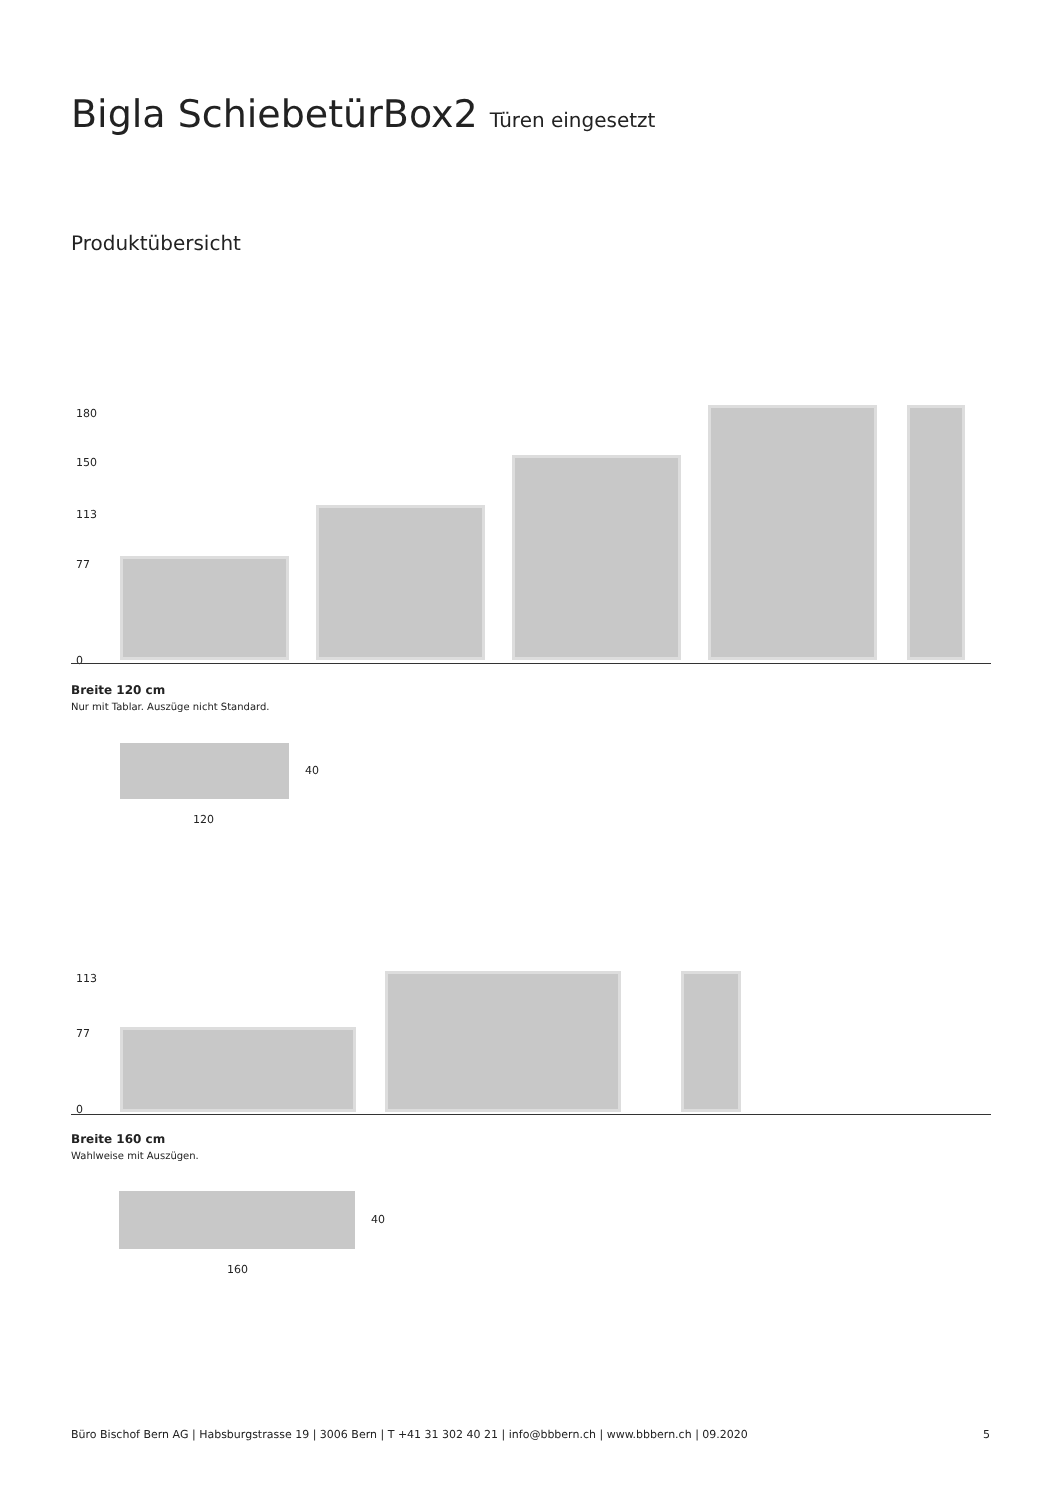Bigla SchiebetürBox2 Türen eingesetzt
Produktübersicht
180
150
113
77
0
Breite 120 cm
Nur mit Tablar. Auszüge nicht Standard.
40
120
113
77
0
Breite 160 cm
Wahlweise mit Auszügen.
40
160
Büro Bischof Bern AG | Habsburgstrasse 19 | 3006 Bern | T +41 31 302 40 21 | info@bbbern.ch | www.bbbern.ch | 09.2020 5